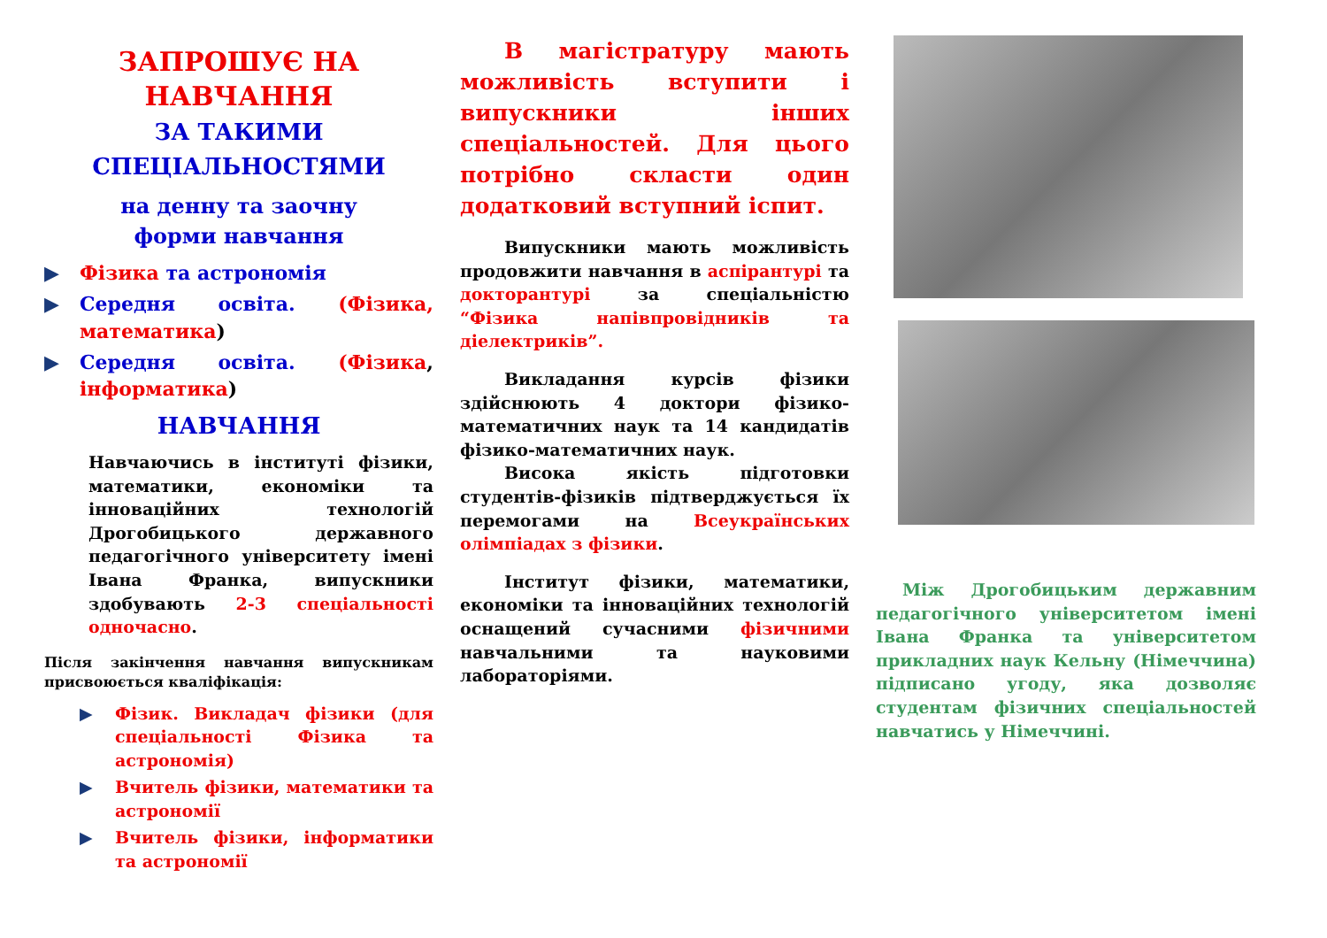ЗАПРОШУЄ НА НАВЧАННЯ
ЗА ТАКИМИ СПЕЦІАЛЬНОСТЯМИ
на денну та заочну
форми навчання
▶ Фізика та астрономія
▶ Середня освіта. (Фізика, математика)
▶ Середня освіта. (Фізика, інформатика)
НАВЧАННЯ
Навчаючись в інституті фізики, математики, економіки та інноваційних технологій Дрогобицького державного педагогічного університету імені Івана Франка, випускники здобувають 2-3 спеціальності одночасно.
Після закінчення навчання випускникам присвоюється кваліфікація:
▶ Фізик. Викладач фізики (для спеціальності Фізика та астрономія)
▶ Вчитель фізики, математики та астрономії
▶ Вчитель фізики, інформатики та астрономії
В магістратуру мають можливість вступити і випускники інших спеціальностей. Для цього потрібно скласти один додатковий вступний іспит.
Випускники мають можливість продовжити навчання в аспірантурі та докторантурі за спеціальністю “Фізика напівпровідників та діелектриків”.
Викладання курсів фізики здійснюють 4 доктори фізико-математичних наук та 14 кандидатів фізико-математичних наук.
Висока якість підготовки студентів-фізиків підтверджується їх перемогами на Всеукраїнських олімпіадах з фізики.
Інститут фізики, математики, економіки та інноваційних технологій оснащений сучасними фізичними навчальними та науковими лабораторіями.
Між Дрогобицьким державним педагогічного університетом імені Івана Франка та університетом прикладних наук Кельну (Німеччина) підписано угоду, яка дозволяє студентам фізичних спеціальностей навчатись у Німеччині.